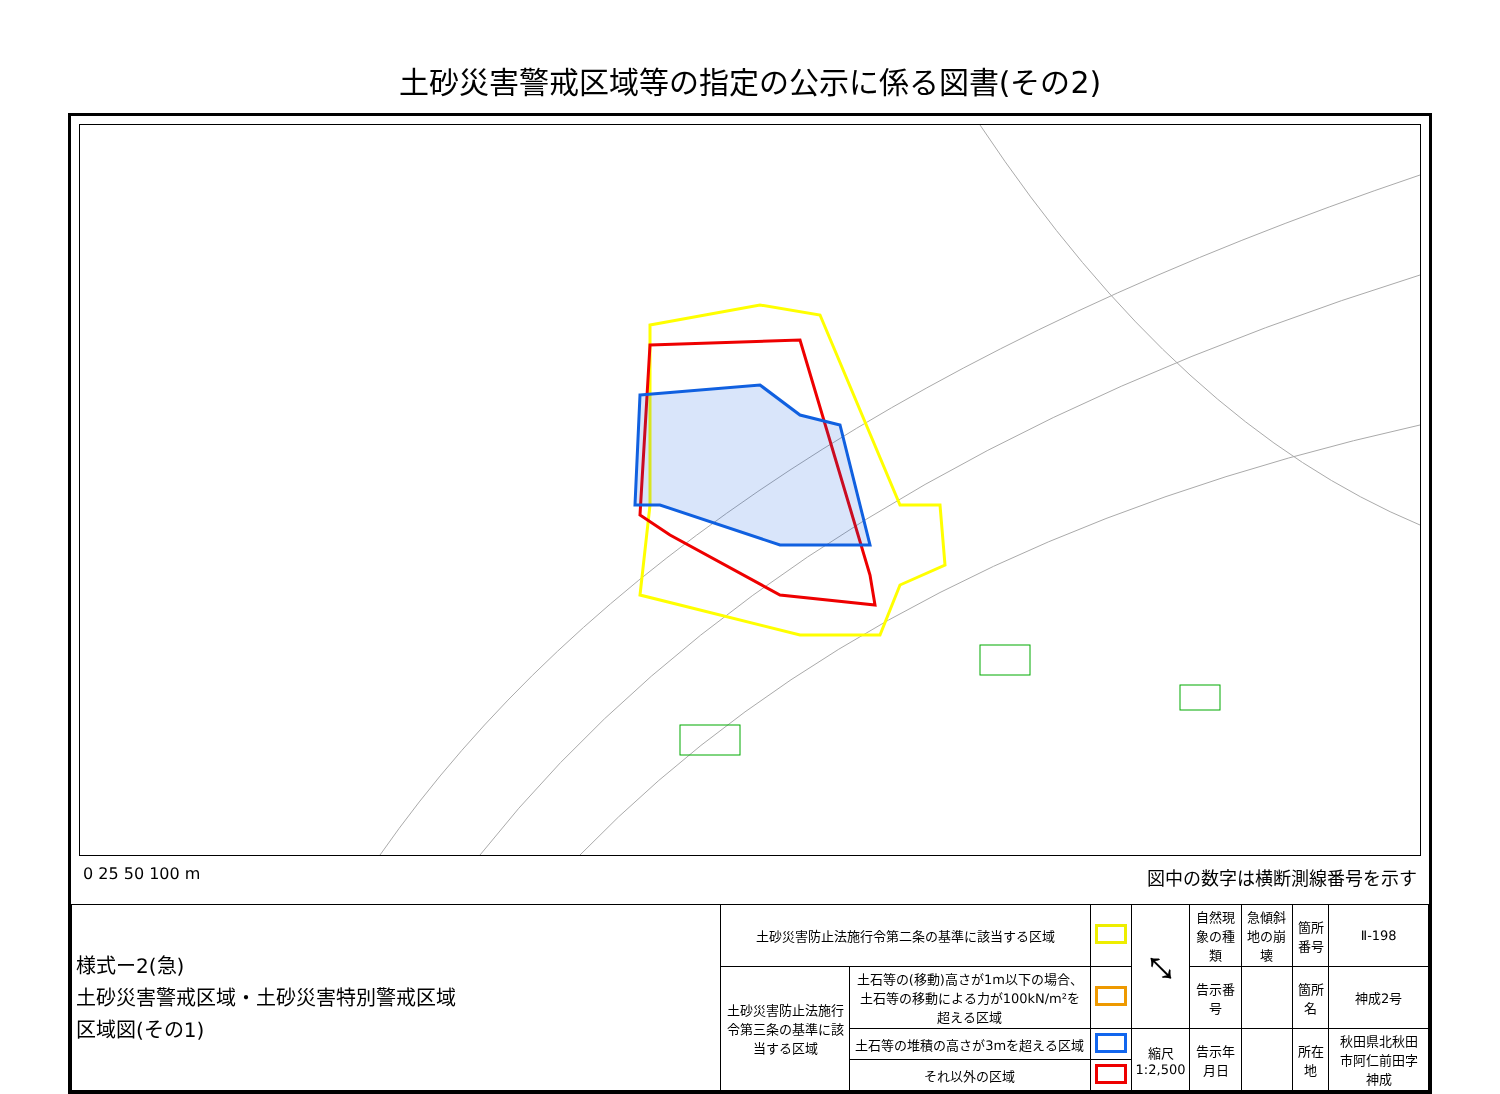土砂災害警戒区域等の指定の公示に係る図書(その2)
0 25 50 100 m 図中の数字は横断測線番号を示す
| 様式ー2(急) 土砂災害警戒区域・土砂災害特別警戒区域 区域図(その1) | 土砂災害防止法施行令第二条の基準に該当する区域 | | | ⤡ | 自然現象の種類 | 急傾斜地の崩壊 | 箇所番号 | Ⅱ-198 |
| | 土砂災害防止法施行令第三条の基準に該当する区域 | 土石等の(移動)高さが1m以下の場合、土石等の移動による力が100kN/m²を超える区域 | | | 告示番号 | | 箇所名 | 神成2号 |
| | | 土石等の堆積の高さが3mを超える区域 | | 縮尺 1:2,500 | 告示年月日 | | 所在地 | 秋田県北秋田市阿仁前田字神成 |
| | | それ以外の区域 | | | | | | |